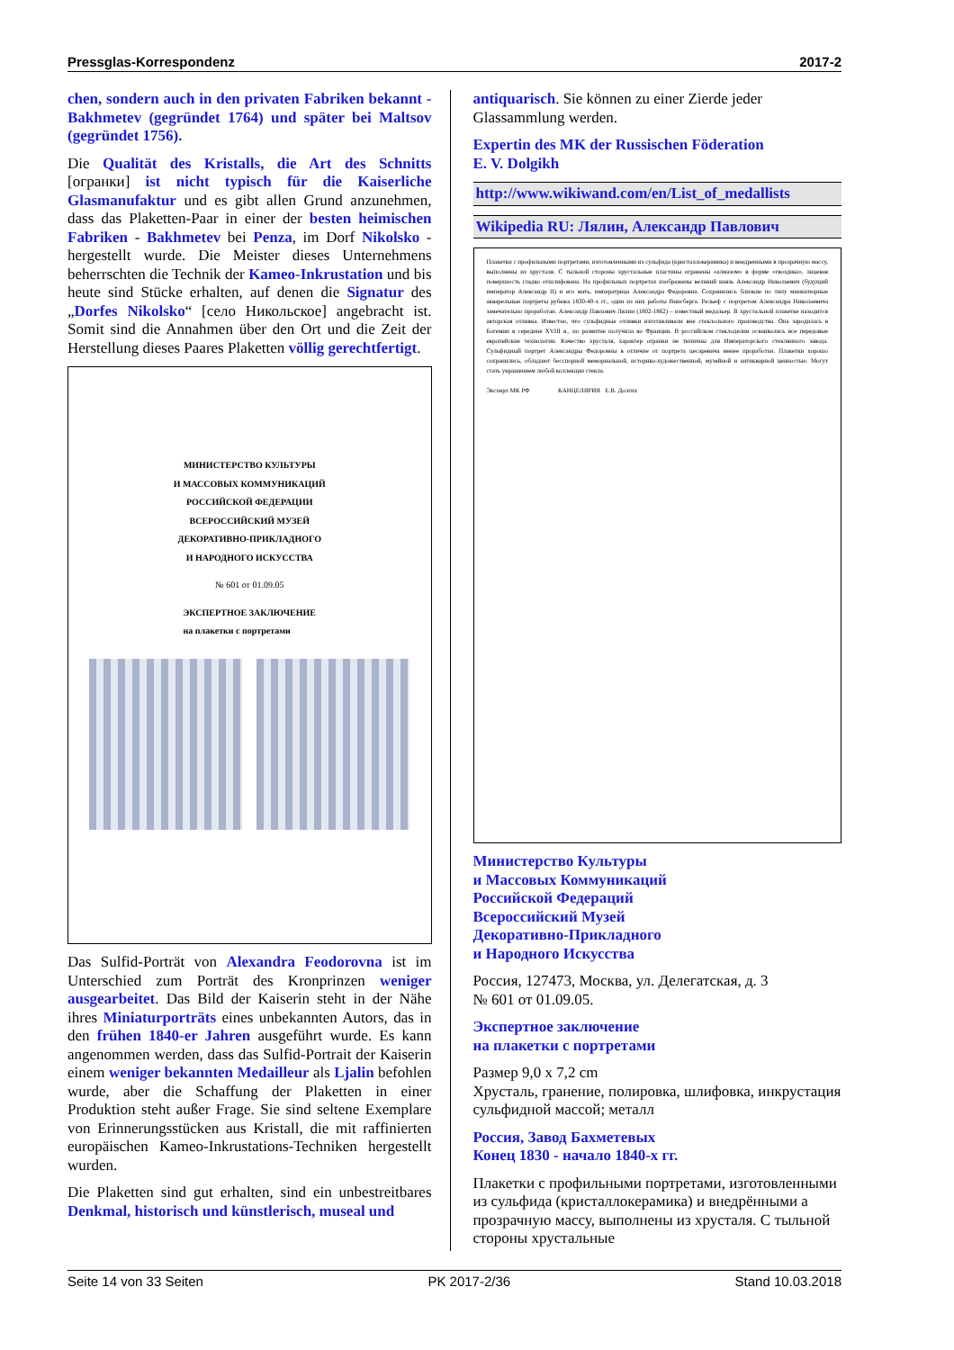Pressglas-Korrespondenz 2017-2
chen, sondern auch in den privaten Fabriken bekannt - Bakhmetev (gegründet 1764) und später bei Maltsov (gegründet 1756).
Die Qualität des Kristalls, die Art des Schnitts [огранки] ist nicht typisch für die Kaiserliche Glasmanufaktur und es gibt allen Grund anzunehmen, dass das Plaketten-Paar in einer der besten heimischen Fabriken - Bakhmetev bei Penza, im Dorf Nikolsko - hergestellt wurde. Die Meister dieses Unternehmens beherrschten die Technik der Kameo-Inkrustation und bis heute sind Stücke erhalten, auf denen die Signatur des „Dorfes Nikolsko“ [село Никольское] angebracht ist. Somit sind die Annahmen über den Ort und die Zeit der Herstellung dieses Paares Plaketten völlig gerechtfertigt.
МИНИСТЕРСТВО КУЛЬТУРЫ
И МАССОВЫХ КОММУНИКАЦИЙ
РОССИЙСКОЙ ФЕДЕРАЦИИ
ВСЕРОССИЙСКИЙ МУЗЕЙ
ДЕКОРАТИВНО-ПРИКЛАДНОГО
И НАРОДНОГО ИСКУССТВА
№ 601 от 01.09.05
ЭКСПЕРТНОЕ ЗАКЛЮЧЕНИЕ
на плакетки с портретами
Das Sulfid-Porträt von Alexandra Feodorovna ist im Unterschied zum Porträt des Kronprinzen weniger ausgearbeitet. Das Bild der Kaiserin steht in der Nähe ihres Miniaturporträts eines unbekannten Autors, das in den frühen 1840-er Jahren ausgeführt wurde. Es kann angenommen werden, dass das Sulfid-Portrait der Kaiserin einem weniger bekannten Medailleur als Ljalin befohlen wurde, aber die Schaffung der Plaketten in einer Produktion steht außer Frage. Sie sind seltene Exemplare von Erinnerungsstücken aus Kristall, die mit raffinierten europäischen Kameo-Inkrustations-Techniken hergestellt wurden.
Die Plaketten sind gut erhalten, sind ein unbestreitbares Denkmal, historisch und künstlerisch, museal und
antiquarisch. Sie können zu einer Zierde jeder Glassammlung werden.
Expertin des MK der Russischen Föderation
E. V. Dolgikh
http://www.wikiwand.com/en/List_of_medallists
Wikipedia RU: Лялин, Александр Павлович
Плакетки с профильными портретами, изготовленными из сульфида (кристаллокерамика) и внедренными в прозрачную массу, выполнены из хрусталя. С тыльной стороны хрустальные пластины огранены «алмазом» в форме «гвоздика», лицевая поверхность гладко отшлифована. На профильных портретах изображены великий князь Александр Николаевич (будущий император Александр II) и его мать, императрица Александра Федоровна. Сохранились близкие по типу миниатюрные акварельные портреты рубежа 1830-40-х гг., один из них работы Винсберга. Рельеф с портретом Александра Николаевича замечательно проработан. Александр Павлович Лялин (1802-1862) – известный медальер. В хрустальной плакетке находится авторская отливка. Известно, что сульфидные отливки изготавливали вне стеклольного производства. Она зародилась в Богемии в середине XVIII в., но развитие получила во Франции. В российском стеклоделии осваивались все передовые европейские технологии. Качество хрусталя, характер огранки не типичны для Императорского стеклянного завода. Сульфидный портрет Александры Федоровны в отличие от портрета цесаревича менее проработан. Плакетки хорошо сохранились, обладают бесспорной мемориальной, историко-художественной, музейной и антикварной ценностью. Могут стать украшением любой коллекции стекла.
Эксперт МК РФ КАНЦЕЛЯРИЯ Е.В. Долгих
Министерство Культуры
и Массовых Коммуникаций
Российской Федераций
Всероссийский Музей
Декоративно-Прикладного
и Народного Искусства
Россия, 127473, Москва, ул. Делегатская, д. 3
№ 601 от 01.09.05.
Экспертное заключение
на плакетки с портретами
Размер 9,0 x 7,2 cm
Хрусталь, гранение, полировка, шлифовка, инкрустация сульфидной массой; металл
Россия, Завод Бахметевых
Конец 1830 - начало 1840-х гг.
Плакетки с профильными портретами, изготовленными из сульфида (кристаллокерамика) и внедрёнными а прозрачную массу, выполнены из хрусталя. С тыльной стороны хрустальные
Seite 14 von 33 Seiten PK 2017-2/36 Stand 10.03.2018